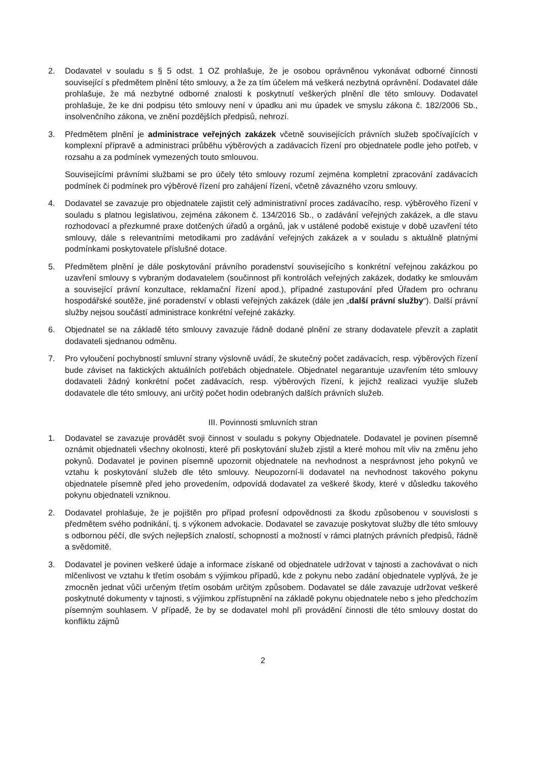2. Dodavatel v souladu s § 5 odst. 1 OZ prohlašuje, že je osobou oprávněnou vykonávat odborné činnosti související s předmětem plnění této smlouvy, a že za tím účelem má veškerá nezbytná oprávnění. Dodavatel dále prohlašuje, že má nezbytné odborné znalosti k poskytnutí veškerých plnění dle této smlouvy. Dodavatel prohlašuje, že ke dni podpisu této smlouvy není v úpadku ani mu úpadek ve smyslu zákona č. 182/2006 Sb., insolvenčního zákona, ve znění pozdějších předpisů, nehrozí.
3. Předmětem plnění je administrace veřejných zakázek včetně souvisejících právních služeb spočívajících v komplexní přípravě a administraci průběhu výběrových a zadávacích řízení pro objednatele podle jeho potřeb, v rozsahu a za podmínek vymezených touto smlouvou.
Souvisejícími právními službami se pro účely této smlouvy rozumí zejména kompletní zpracování zadávacích podmínek či podmínek pro výběrové řízení pro zahájení řízení, včetně závazného vzoru smlouvy.
4. Dodavatel se zavazuje pro objednatele zajistit celý administrativní proces zadávacího, resp. výběrového řízení v souladu s platnou legislativou, zejména zákonem č. 134/2016 Sb., o zadávání veřejných zakázek, a dle stavu rozhodovací a přezkumné praxe dotčených úřadů a orgánů, jak v ustálené podobě existuje v době uzavření této smlouvy, dále s relevantními metodikami pro zadávání veřejných zakázek a v souladu s aktuálně platnými podmínkami poskytovatele příslušné dotace.
5. Předmětem plnění je dále poskytování právního poradenství souvisejícího s konkrétní veřejnou zakázkou po uzavření smlouvy s vybraným dodavatelem (součinnost při kontrolách veřejných zakázek, dodatky ke smlouvám a související právní konzultace, reklamační řízení apod.), případné zastupování před Úřadem pro ochranu hospodářské soutěže, jiné poradenství v oblasti veřejných zakázek (dále jen „další právní služby“). Další právní služby nejsou součástí administrace konkrétní veřejné zakázky.
6. Objednatel se na základě této smlouvy zavazuje řádně dodané plnění ze strany dodavatele převzít a zaplatit dodavateli sjednanou odměnu.
7. Pro vyloučení pochybností smluvní strany výslovně uvádí, že skutečný počet zadávacích, resp. výběrových řízení bude záviset na faktických aktuálních potřebách objednatele. Objednatel negarantuje uzavřením této smlouvy dodavateli žádný konkrétní počet zadávacích, resp. výběrových řízení, k jejichž realizaci využije služeb dodavatele dle této smlouvy, ani určitý počet hodin odebraných dalších právních služeb.
III. Povinnosti smluvních stran
1. Dodavatel se zavazuje provádět svoji činnost v souladu s pokyny Objednatele. Dodavatel je povinen písemně oznámit objednateli všechny okolnosti, které při poskytování služeb zjistil a které mohou mít vliv na změnu jeho pokynů. Dodavatel je povinen písemně upozornit objednatele na nevhodnost a nesprávnost jeho pokynů ve vztahu k poskytování služeb dle této smlouvy. Neupozorní-li dodavatel na nevhodnost takového pokynu objednatele písemně před jeho provedením, odpovídá dodavatel za veškeré škody, které v důsledku takového pokynu objednateli vzniknou.
2. Dodavatel prohlašuje, že je pojištěn pro případ profesní odpovědnosti za škodu způsobenou v souvislosti s předmětem svého podnikání, tj. s výkonem advokacie. Dodavatel se zavazuje poskytovat služby dle této smlouvy s odbornou péčí, dle svých nejlepších znalostí, schopností a možností v rámci platných právních předpisů, řádně a svědomitě.
3. Dodavatel je povinen veškeré údaje a informace získané od objednatele udržovat v tajnosti a zachovávat o nich mlčenlivost ve vztahu k třetím osobám s výjimkou případů, kde z pokynu nebo zadání objednatele vyplývá, že je zmocněn jednat vůči určeným třetím osobám určitým způsobem. Dodavatel se dále zavazuje udržovat veškeré poskytnuté dokumenty v tajnosti, s výjimkou zpřístupnění na základě pokynu objednatele nebo s jeho předchozím písemným souhlasem. V případě, že by se dodavatel mohl při provádění činnosti dle této smlouvy dostat do konfliktu zájmů
2